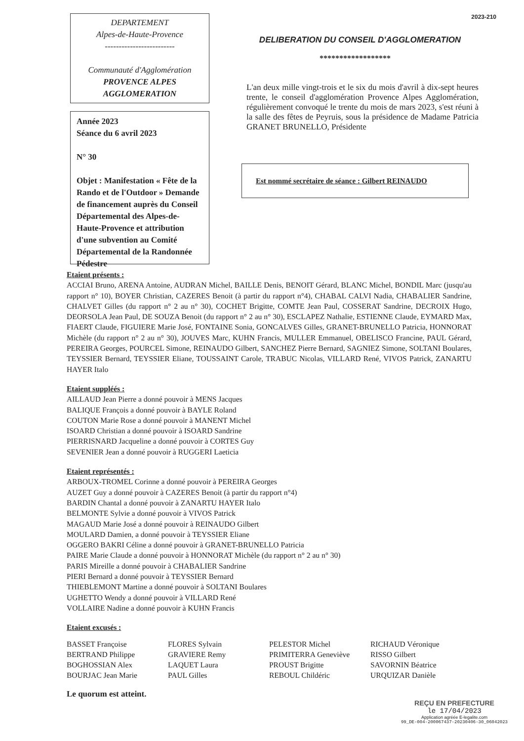DEPARTEMENT
Alpes-de-Haute-Provence
-------------------------
Communauté d'Agglomération
PROVENCE ALPES
AGGLOMERATION
Année 2023
Séance du 6 avril 2023
N° 30
Objet : Manifestation « Fête de la Rando et de l'Outdoor » Demande de financement auprès du Conseil Départemental des Alpes-de-Haute-Provence et attribution d'une subvention au Comité Départemental de la Randonnée Pédestre
2023-210
DELIBERATION DU CONSEIL D'AGGLOMERATION
******************
L'an deux mille vingt-trois et le six du mois d'avril à dix-sept heures trente, le conseil d'agglomération Provence Alpes Agglomération, régulièrement convoqué le trente du mois de mars 2023, s'est réuni à la salle des fêtes de Peyruis, sous la présidence de Madame Patricia GRANET BRUNELLO, Présidente
Est nommé secrétaire de séance : Gilbert REINAUDO
Etaient présents :
ACCIAI Bruno, ARENA Antoine, AUDRAN Michel, BAILLE Denis, BENOIT Gérard, BLANC Michel, BONDIL Marc (jusqu'au rapport n° 10), BOYER Christian, CAZERES Benoit (à partir du rapport n°4), CHABAL CALVI Nadia, CHABALIER Sandrine, CHALVET Gilles (du rapport n° 2 au n° 30), COCHET Brigitte, COMTE Jean Paul, COSSERAT Sandrine, DECROIX Hugo, DEORSOLA Jean Paul, DE SOUZA Benoit (du rapport n° 2 au n° 30), ESCLAPEZ Nathalie, ESTIENNE Claude, EYMARD Max, FIAERT Claude, FIGUIERE Marie José, FONTAINE Sonia, GONCALVES Gilles, GRANET-BRUNELLO Patricia, HONNORAT Michèle (du rapport n° 2 au n° 30), JOUVES Marc, KUHN Francis, MULLER Emmanuel, OBELISCO Francine, PAUL Gérard, PEREIRA Georges, POURCEL Simone, REINAUDO Gilbert, SANCHEZ Pierre Bernard, SAGNIEZ Simone, SOLTANI Boulares, TEYSSIER Bernard, TEYSSIER Eliane, TOUSSAINT Carole, TRABUC Nicolas, VILLARD René, VIVOS Patrick, ZANARTU HAYER Italo
Etaient suppléés :
AILLAUD Jean Pierre a donné pouvoir à MENS Jacques
BALIQUE François a donné pouvoir à BAYLE Roland
COUTON Marie Rose a donné pouvoir à MANENT Michel
ISOARD Christian a donné pouvoir à ISOARD Sandrine
PIERRISNARD Jacqueline a donné pouvoir à CORTES Guy
SEVENIER Jean a donné pouvoir à RUGGERI Laeticia
Etaient représentés :
ARBOUX-TROMEL Corinne a donné pouvoir à PEREIRA Georges
AUZET Guy a donné pouvoir à CAZERES Benoit (à partir du rapport n°4)
BARDIN Chantal a donné pouvoir à ZANARTU HAYER Italo
BELMONTE Sylvie a donné pouvoir à VIVOS Patrick
MAGAUD Marie José a donné pouvoir à REINAUDO Gilbert
MOULARD Damien, a donné pouvoir à TEYSSIER Eliane
OGGERO BAKRI Céline a donné pouvoir à GRANET-BRUNELLO Patricia
PAIRE Marie Claude a donné pouvoir à HONNORAT Michèle (du rapport n° 2 au n° 30)
PARIS Mireille a donné pouvoir à CHABALIER Sandrine
PIERI Bernard a donné pouvoir à TEYSSIER Bernard
THIEBLEMONT Martine a donné pouvoir à SOLTANI Boulares
UGHETTO Wendy a donné pouvoir à VILLARD René
VOLLAIRE Nadine a donné pouvoir à KUHN Francis
Etaient excusés :
BASSET Françoise
BERTRAND Philippe
BOGHOSSIAN Alex
BOURJAC Jean Marie
FLORES Sylvain
GRAVIERE Remy
LAQUET Laura
PAUL Gilles
PELESTOR Michel
PRIMITERRA Geneviève
PROUST Brigitte
REBOUL Childéric
RICHAUD Véronique
RISSO Gilbert
SAVORNIN Béatrice
URQUIZAR Danièle
Le quorum est atteint.
REÇU EN PREFECTURE
le 17/04/2023
Application agréée E-legalite.com
99_DE-004-200067437-20230406-30_06042023